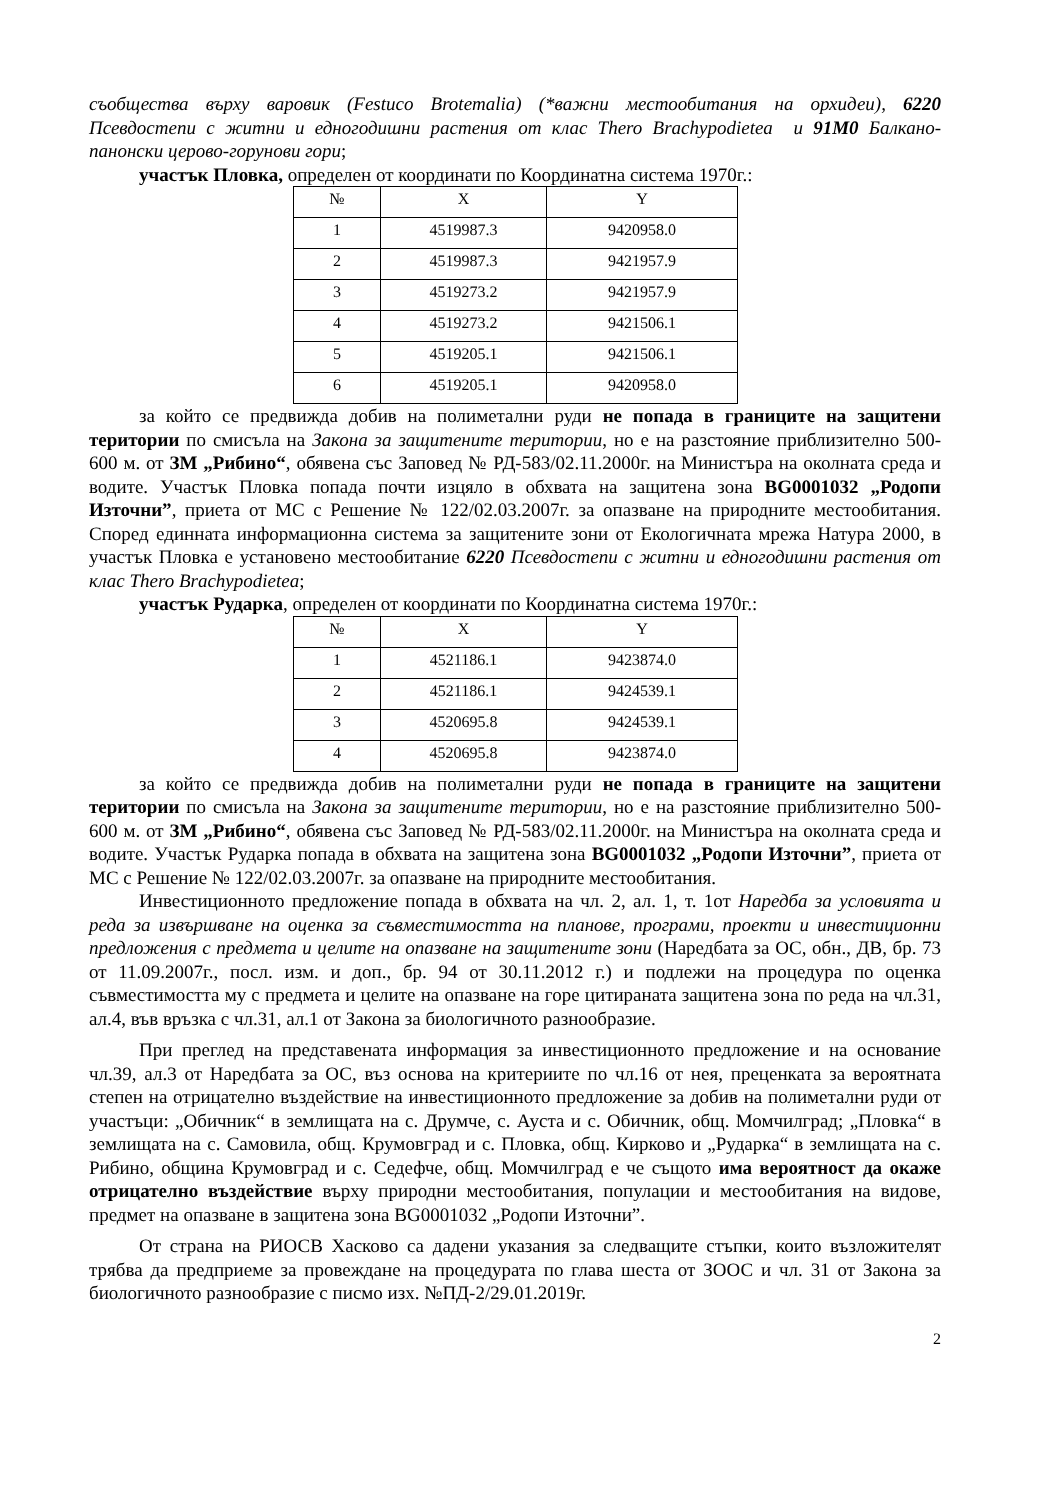съобщества върху варовик (Festuco Brotemalia) (*важни местообитания на орхидеи), 6220 Псевдостепи с житни и едногодишни растения от клас Thero Brachypodietea и 91M0 Балкано-панонски церово-горунови гори;
участък Пловка, определен от координати по Координатна система 1970г.:
| № | X | Y |
| --- | --- | --- |
| 1 | 4519987.3 | 9420958.0 |
| 2 | 4519987.3 | 9421957.9 |
| 3 | 4519273.2 | 9421957.9 |
| 4 | 4519273.2 | 9421506.1 |
| 5 | 4519205.1 | 9421506.1 |
| 6 | 4519205.1 | 9420958.0 |
за който се предвижда добив на полиметални руди не попада в границите на защитени територии по смисъла на Закона за защитените територии, но е на разстояние приблизително 500-600 м. от ЗМ „Рибино“, обявена със Заповед № РД-583/02.11.2000г. на Министъра на околната среда и водите. Участък Пловка попада почти изцяло в обхвата на защитена зона BG0001032 „Родопи Източни”, приета от МС с Решение № 122/02.03.2007г. за опазване на природните местообитания. Според единната информационна система за защитените зони от Екологичната мрежа Натура 2000, в участък Пловка е установено местообитание 6220 Псевдостепи с житни и едногодишни растения от клас Thero Brachypodietea;
участък Рударка, определен от координати по Координатна система 1970г.:
| № | X | Y |
| --- | --- | --- |
| 1 | 4521186.1 | 9423874.0 |
| 2 | 4521186.1 | 9424539.1 |
| 3 | 4520695.8 | 9424539.1 |
| 4 | 4520695.8 | 9423874.0 |
за който се предвижда добив на полиметални руди не попада в границите на защитени територии по смисъла на Закона за защитените територии, но е на разстояние приблизително 500-600 м. от ЗМ „Рибино“, обявена със Заповед № РД-583/02.11.2000г. на Министъра на околната среда и водите. Участък Рударка попада в обхвата на защитена зона BG0001032 „Родопи Източни”, приета от МС с Решение № 122/02.03.2007г. за опазване на природните местообитания.
Инвестиционното предложение попада в обхвата на чл. 2, ал. 1, т. 1от Наредба за условията и реда за извършване на оценка за съвместимостта на планове, програми, проекти и инвестиционни предложения с предмета и целите на опазване на защитените зони (Наредбата за ОС, обн., ДВ, бр. 73 от 11.09.2007г., посл. изм. и доп., бр. 94 от 30.11.2012 г.) и подлежи на процедура по оценка съвместимостта му с предмета и целите на опазване на горе цитираната защитена зона по реда на чл.31, ал.4, във връзка с чл.31, ал.1 от Закона за биологичното разнообразие.
При преглед на представената информация за инвестиционното предложение и на основание чл.39, ал.3 от Наредбата за ОС, въз основа на критериите по чл.16 от нея, преценката за вероятната степен на отрицателно въздействие на инвестиционното предложение за добив на полиметални руди от участъци: „Обичник“ в землищата на с. Друмче, с. Ауста и с. Обичник, общ. Момчилград; „Пловка“ в землищата на с. Самовила, общ. Крумовград и с. Пловка, общ. Кирково и „Рударка“ в землищата на с. Рибино, община Крумовград и с. Седефче, общ. Момчилград е че същото има вероятност да окаже отрицателно въздействие върху природни местообитания, популации и местообитания на видове, предмет на опазване в защитена зона BG0001032 „Родопи Източни”.
От страна на РИОСВ Хасково са дадени указания за следващите стъпки, които възложителят трябва да предприеме за провеждане на процедурата по глава шеста от ЗООС и чл. 31 от Закона за биологичното разнообразие с писмо изх. №ПД-2/29.01.2019г.
2